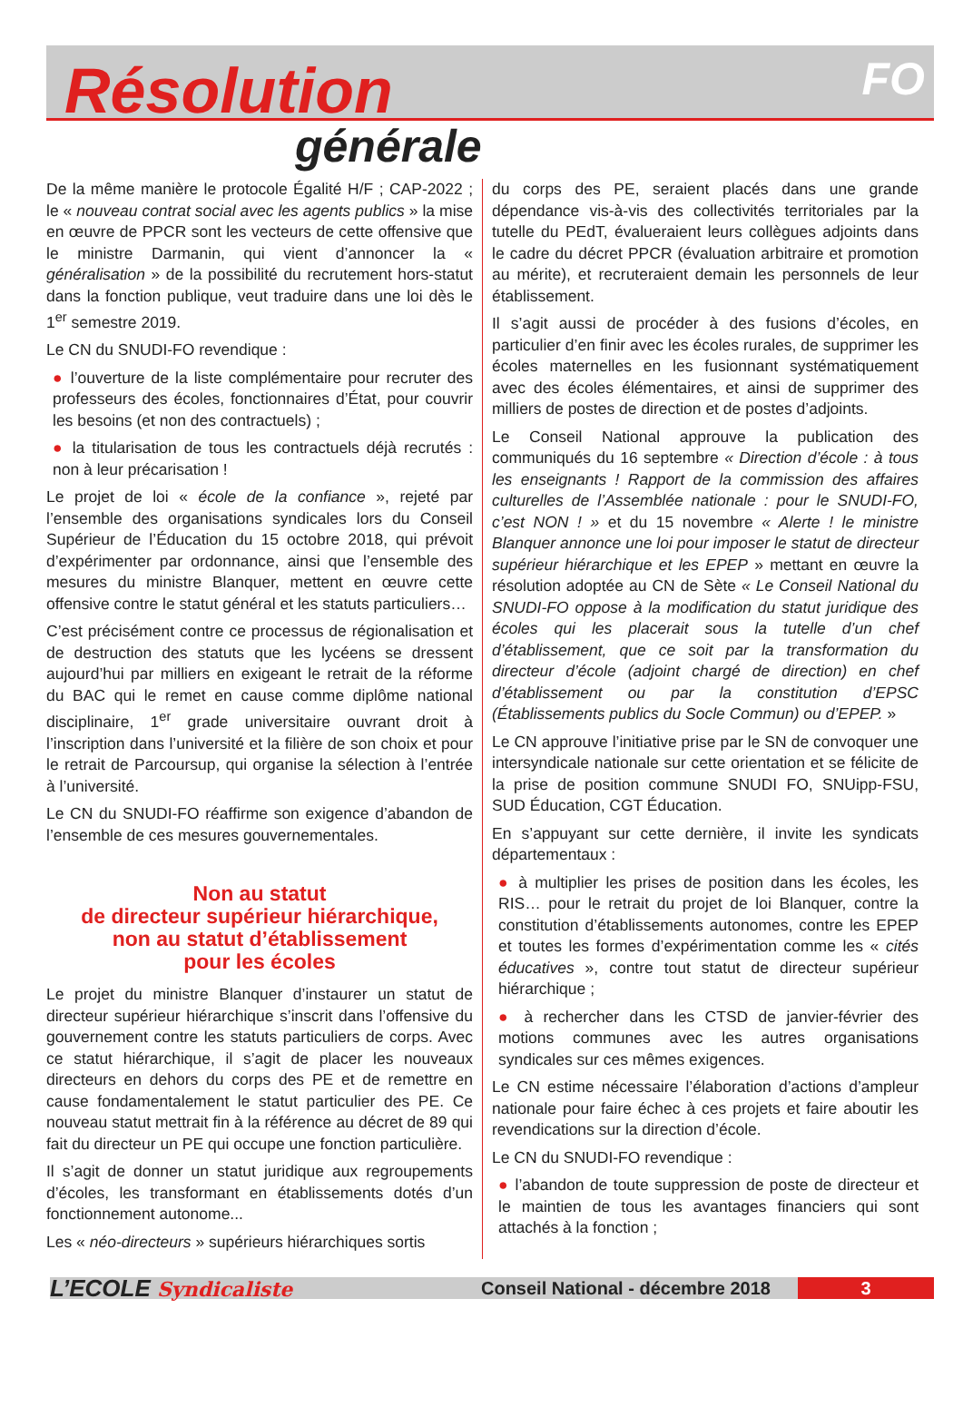Résolution FO
générale
De la même manière le protocole Égalité H/F ; CAP-2022 ; le « nouveau contrat social avec les agents publics » la mise en œuvre de PPCR sont les vecteurs de cette offensive que le ministre Darmanin, qui vient d’annoncer la « généralisation » de la possibilité du recrutement hors-statut dans la fonction publique, veut traduire dans une loi dès le 1<sup>er</sup> semestre 2019.
Le CN du SNUDI-FO revendique :
● l’ouverture de la liste complémentaire pour recruter des professeurs des écoles, fonctionnaires d’État, pour couvrir les besoins (et non des contractuels) ;
● la titularisation de tous les contractuels déjà recrutés : non à leur précarisation !
Le projet de loi « école de la confiance », rejeté par l’ensemble des organisations syndicales lors du Conseil Supérieur de l’Éducation du 15 octobre 2018, qui prévoit d’expérimenter par ordonnance, ainsi que l’ensemble des mesures du ministre Blanquer, mettent en œuvre cette offensive contre le statut général et les statuts particuliers…
C’est précisément contre ce processus de régionalisation et de destruction des statuts que les lycéens se dressent aujourd’hui par milliers en exigeant le retrait de la réforme du BAC qui le remet en cause comme diplôme national disciplinaire, 1<sup>er</sup> grade universitaire ouvrant droit à l’inscription dans l’université et la filière de son choix et pour le retrait de Parcoursup, qui organise la sélection à l’entrée à l’université.
Le CN du SNUDI-FO réaffirme son exigence d’abandon de l’ensemble de ces mesures gouvernementales.
Non au statut
de directeur supérieur hiérarchique,
non au statut d’établissement
pour les écoles
Le projet du ministre Blanquer d’instaurer un statut de directeur supérieur hiérarchique s’inscrit dans l’offensive du gouvernement contre les statuts particuliers de corps. Avec ce statut hiérarchique, il s’agit de placer les nouveaux directeurs en dehors du corps des PE et de remettre en cause fondamentalement le statut particulier des PE. Ce nouveau statut mettrait fin à la référence au décret de 89 qui fait du directeur un PE qui occupe une fonction particulière.
Il s’agit de donner un statut juridique aux regroupements d’écoles, les transformant en établissements dotés d’un fonctionnement autonome...
Les « néo-directeurs » supérieurs hiérarchiques sortis
du corps des PE, seraient placés dans une grande dépendance vis-à-vis des collectivités territoriales par la tutelle du PEdT, évalueraient leurs collègues adjoints dans le cadre du décret PPCR (évaluation arbitraire et promotion au mérite), et recruteraient demain les personnels de leur établissement.
Il s’agit aussi de procéder à des fusions d’écoles, en particulier d’en finir avec les écoles rurales, de supprimer les écoles maternelles en les fusionnant systématiquement avec des écoles élémentaires, et ainsi de supprimer des milliers de postes de direction et de postes d’adjoints.
Le Conseil National approuve la publication des communiqués du 16 septembre « Direction d’école : à tous les enseignants ! Rapport de la commission des affaires culturelles de l’Assemblée nationale : pour le SNUDI-FO, c’est NON ! » et du 15 novembre « Alerte ! le ministre Blanquer annonce une loi pour imposer le statut de directeur supérieur hiérarchique et les EPEP » mettant en œuvre la résolution adoptée au CN de Sète « Le Conseil National du SNUDI-FO oppose à la modification du statut juridique des écoles qui les placerait sous la tutelle d’un chef d’établissement, que ce soit par la transformation du directeur d’école (adjoint chargé de direction) en chef d’établissement ou par la constitution d’EPSC (Établissements publics du Socle Commun) ou d’EPEP. »
Le CN approuve l’initiative prise par le SN de convoquer une intersyndicale nationale sur cette orientation et se félicite de la prise de position commune SNUDI FO, SNUipp-FSU, SUD Éducation, CGT Éducation.
En s’appuyant sur cette dernière, il invite les syndicats départementaux :
● à multiplier les prises de position dans les écoles, les RIS… pour le retrait du projet de loi Blanquer, contre la constitution d’établissements autonomes, contre les EPEP et toutes les formes d’expérimentation comme les « cités éducatives », contre tout statut de directeur supérieur hiérarchique ;
● à rechercher dans les CTSD de janvier-février des motions communes avec les autres organisations syndicales sur ces mêmes exigences.
Le CN estime nécessaire l’élaboration d’actions d’ampleur nationale pour faire échec à ces projets et faire aboutir les revendications sur la direction d’école.
Le CN du SNUDI-FO revendique :
● l’abandon de toute suppression de poste de directeur et le maintien de tous les avantages financiers qui sont attachés à la fonction ;
L’ECOLE Syndicaliste
Conseil National - décembre 2018
3